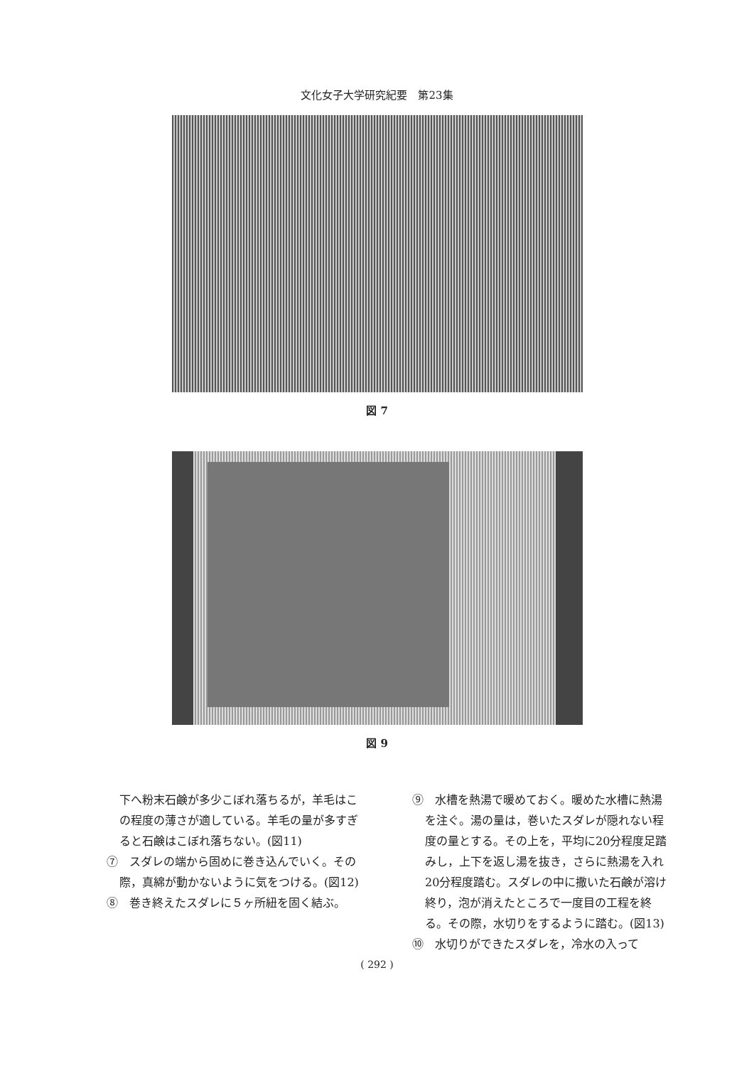文化女子大学研究紀要　第23集
図 7
図 9
下へ粉末石鹸が多少こぼれ落ちるが，羊毛はこの程度の薄さが適している。羊毛の量が多すぎると石鹸はこぼれ落ちない。(図11)
⑦　スダレの端から固めに巻き込んでいく。その際，真綿が動かないように気をつける。(図12)
⑧　巻き終えたスダレに５ヶ所紐を固く結ぶ。
⑨　水槽を熱湯で暖めておく。暖めた水槽に熱湯を注ぐ。湯の量は，巻いたスダレが隠れない程度の量とする。その上を，平均に20分程度足踏みし，上下を返し湯を抜き，さらに熱湯を入れ20分程度踏む。スダレの中に撒いた石鹸が溶け終り，泡が消えたところで一度目の工程を終る。その際，水切りをするように踏む。(図13)
⑩　水切りができたスダレを，冷水の入って
( 292 )